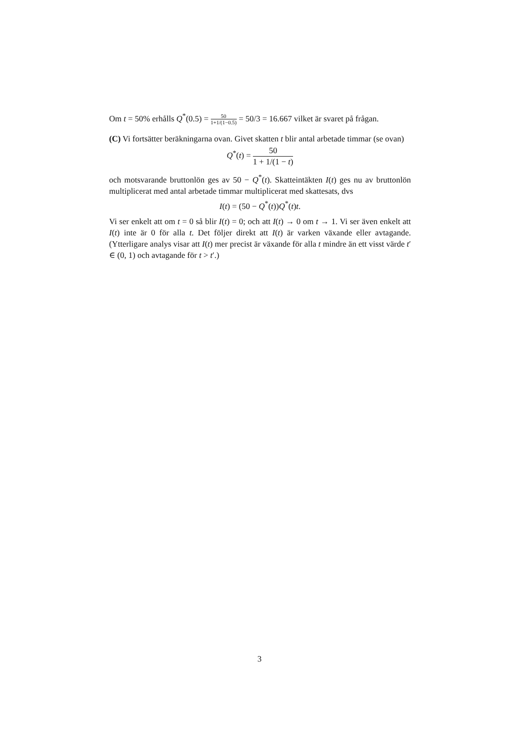Om t = 50% erhålls Q<sup>*</sup>(0.5) = 50 1+1/(1−0.5) = 50/3 = 16.667 vilket är svaret på frågan.
(C) Vi fortsätter beräkningarna ovan. Givet skatten t blir antal arbetade timmar (se ovan)
Q<sup>*</sup>(t) = 50 1 + 1/(1 − t)
och motsvarande bruttonlön ges av 50 − Q<sup>*</sup>(t). Skatteintäkten I(t) ges nu av bruttonlön multiplicerat med antal arbetade timmar multiplicerat med skattesats, dvs
I(t) = (50 − Q<sup>*</sup>(t))Q<sup>*</sup>(t)t.
Vi ser enkelt att om t = 0 så blir I(t) = 0; och att I(t) → 0 om t → 1. Vi ser även enkelt att I(t) inte är 0 för alla t. Det följer direkt att I(t) är varken växande eller avtagande. (Ytterligare analys visar att I(t) mer precist är växande för alla t mindre än ett visst värde t′ ∈ (0, 1) och avtagande för t > t′.)
3